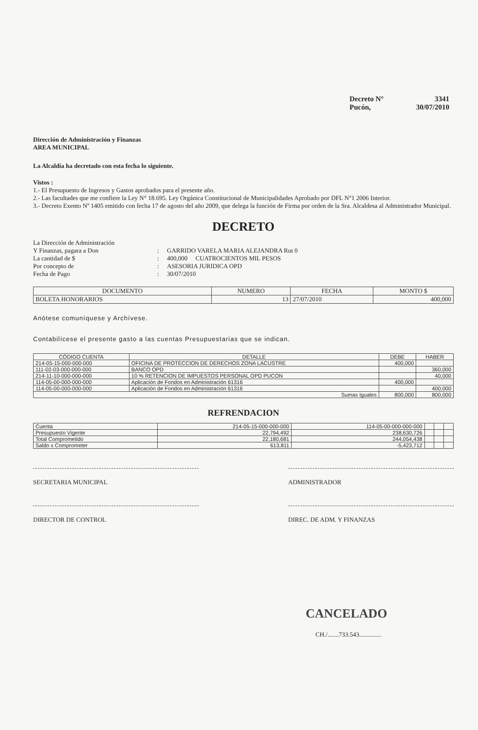Decreto N° 3341
Pucón, 30/07/2010
Dirección de Administración y Finanzas
AREA MUNICIPAL
La Alcaldía ha decretado con esta fecha lo siguiente.
Vistos :
1.- El Presupuesto de Ingresos y Gastos aprobados para el presente año.
2.- Las facultades que me confiere la Ley N° 18.695. Ley Orgánica Constitucional de Municipalidades Aprobado por DFL N°1 2006 Interior.
3.- Decreto Exento Nº 1405 emitido con fecha 17 de agosto del año 2009, que delega la función de Firma por orden de la Sra. Alcaldesa al Administrador Municipal.
DECRETO
La Dirección de Administración
Y Finanzas, pagara a Don
:
GARRIDO VARELA MARIA ALEJANDRA Rut 0 La cantidad de $: 400,000 CUATROCIENTOS MIL PESOS Por concepto de: ASESORIA JURIDICA OPD Fecha de Pago: 30/07/2010
| DOCUMENTO | NUMERO | FECHA | MONTO $ |
| --- | --- | --- | --- |
| BOLETA HONORARIOS | 13 | 27/07/2010 | 400,000 |
Anótese comuníquese y Archívese.
Contabilícese el presente gasto a las cuentas Presupuestarias que se indican.
| CÓDIGO CUENTA | DETALLE | DEBE | HABER |
| --- | --- | --- | --- |
| 214-05-15-000-000-000 | OFICINA DE PROTECCION DE DERECHOS ZONA LACUSTRE | 400,000 | |
| 111-02-03-000-000-000 | BANCO OPD | | 360,000 |
| 214-11-10-000-000-000 | 10 % RETENCION DE IMPUESTOS PERSONAL OPD PUCON | | 40,000 |
| 114-05-00-000-000-000 | Aplicación de Fondos en Administración 61316 | 400,000 | |
| 114-05-00-000-000-000 | Aplicación de Fondos en Administración 61316 | | 400,000 |
| Sumas Iguales | | 800,000 | 800,000 |
REFRENDACION
| Cuenta | 214-05-15-000-000-000 | 114-05-00-000-000-000 | | | |
| Presupuesto Vigente | 22,794,492 | 238,630,726 | | | |
| Total Comprometido | 22,180,681 | 244,054,438 | | | |
| Saldo x Comprometer | 613,811 | -5,423,712 | | | |
SECRETARIA MUNICIPAL ADMINISTRADOR
DIRECTOR DE CONTROL DIREC. DE ADM. Y FINANZAS
CANCELADO
CH./.......733.543..............